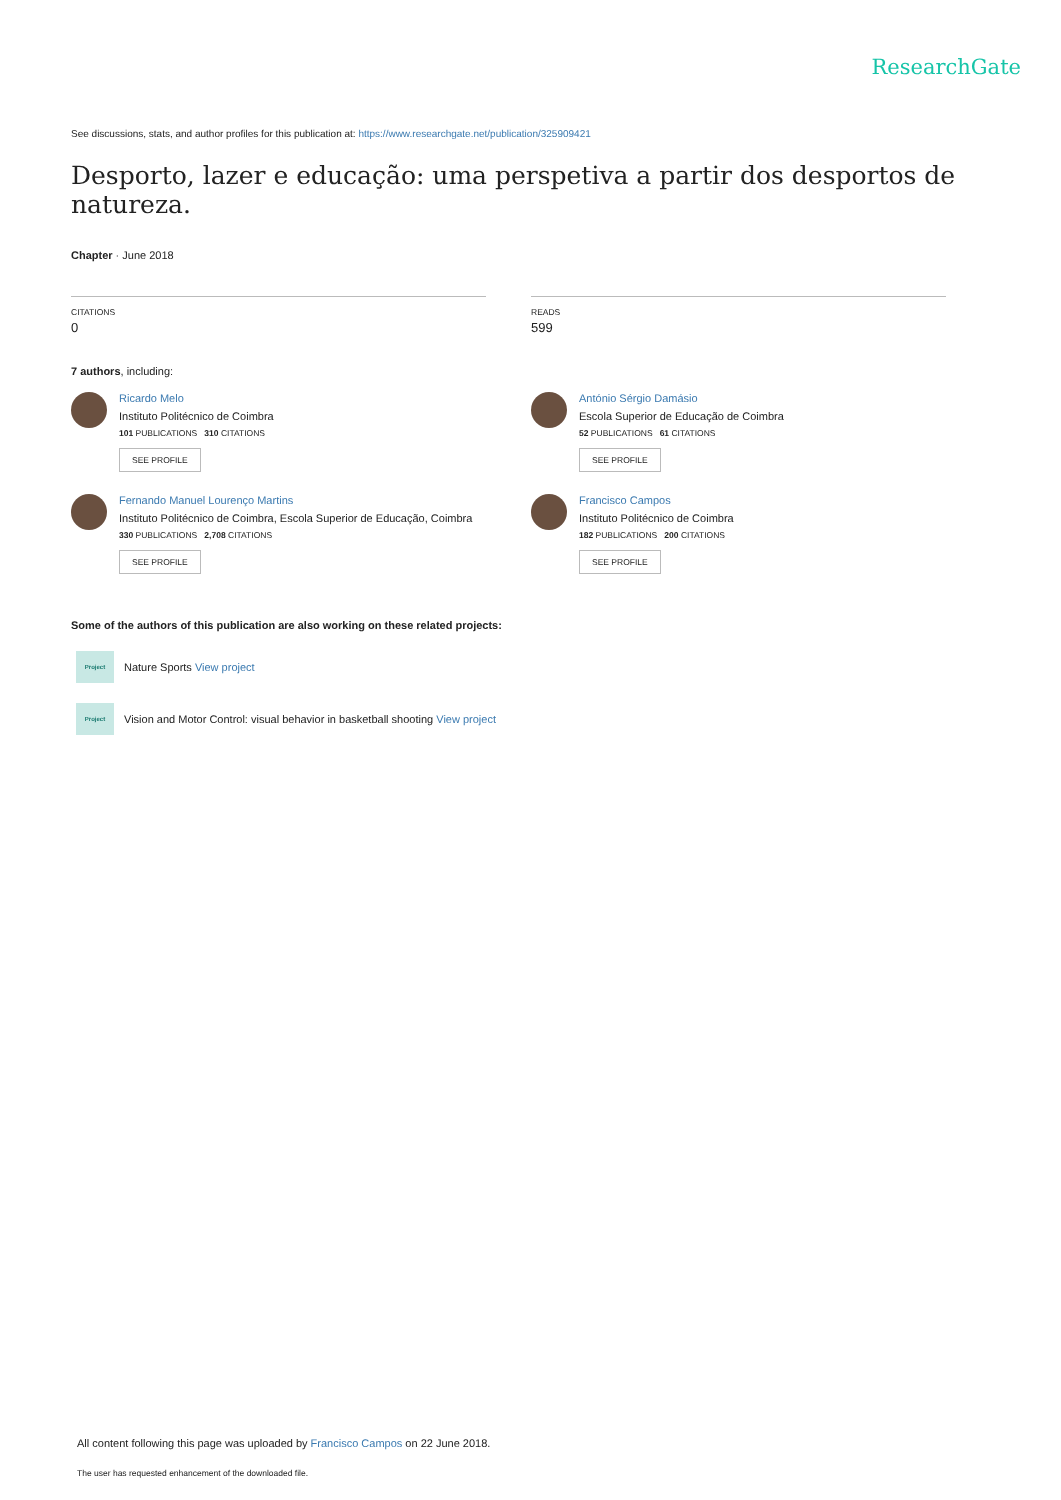ResearchGate
See discussions, stats, and author profiles for this publication at: https://www.researchgate.net/publication/325909421
Desporto, lazer e educação: uma perspetiva a partir dos desportos de natureza.
Chapter · June 2018
CITATIONS
0
READS
599
7 authors, including:
Ricardo Melo
Instituto Politécnico de Coimbra
101 PUBLICATIONS 310 CITATIONS
SEE PROFILE
António Sérgio Damásio
Escola Superior de Educação de Coimbra
52 PUBLICATIONS 61 CITATIONS
SEE PROFILE
Fernando Manuel Lourenço Martins
Instituto Politécnico de Coimbra, Escola Superior de Educação, Coimbra
330 PUBLICATIONS 2,708 CITATIONS
SEE PROFILE
Francisco Campos
Instituto Politécnico de Coimbra
182 PUBLICATIONS 200 CITATIONS
SEE PROFILE
Some of the authors of this publication are also working on these related projects:
Project
Nature Sports View project
Project
Vision and Motor Control: visual behavior in basketball shooting View project
All content following this page was uploaded by Francisco Campos on 22 June 2018.
The user has requested enhancement of the downloaded file.